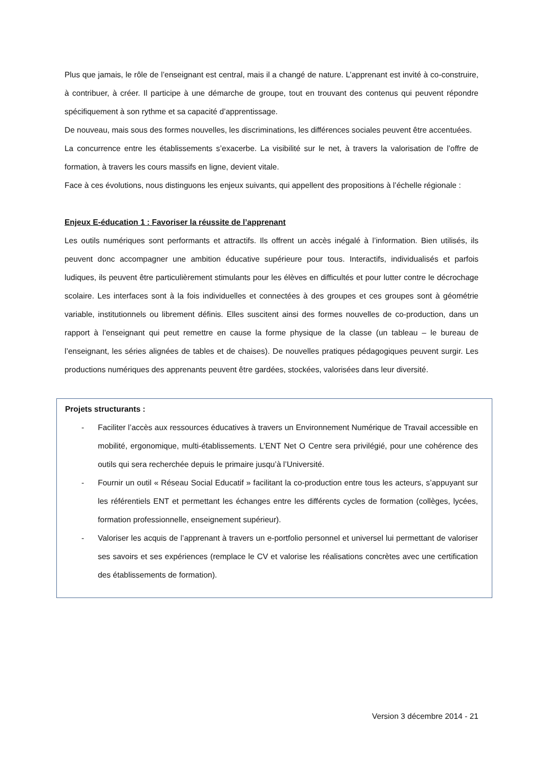Plus que jamais, le rôle de l’enseignant est central, mais il a changé de nature. L’apprenant est invité à co-construire, à contribuer, à créer. Il participe à une démarche de groupe, tout en trouvant des contenus qui peuvent répondre spécifiquement à son rythme et sa capacité d’apprentissage.
De nouveau, mais sous des formes nouvelles, les discriminations, les différences sociales peuvent être accentuées.
La concurrence entre les établissements s’exacerbe. La visibilité sur le net, à travers la valorisation de l’offre de formation, à travers les cours massifs en ligne, devient vitale.
Face à ces évolutions, nous distinguons les enjeux suivants, qui appellent des propositions à l’échelle régionale :
Enjeux E-éducation 1 : Favoriser la réussite de l’apprenant
Les outils numériques sont performants et attractifs. Ils offrent un accès inégalé à l’information. Bien utilisés, ils peuvent donc accompagner une ambition éducative supérieure pour tous. Interactifs, individualisés et parfois ludiques, ils peuvent être particulièrement stimulants pour les élèves en difficultés et pour lutter contre le décrochage scolaire. Les interfaces sont à la fois individuelles et connectées à des groupes et ces groupes sont à géométrie variable, institutionnels ou librement définis. Elles suscitent ainsi des formes nouvelles de co-production, dans un rapport à l’enseignant qui peut remettre en cause la forme physique de la classe (un tableau – le bureau de l’enseignant, les séries alignées de tables et de chaises). De nouvelles pratiques pédagogiques peuvent surgir. Les productions numériques des apprenants peuvent être gardées, stockées, valorisées dans leur diversité.
Projets structurants :
- Faciliter l’accès aux ressources éducatives à travers un Environnement Numérique de Travail accessible en mobilité, ergonomique, multi-établissements. L’ENT Net O Centre sera privilégié, pour une cohérence des outils qui sera recherchée depuis le primaire jusqu’à l’Université.
- Fournir un outil « Réseau Social Educatif » facilitant la co-production entre tous les acteurs, s’appuyant sur les référentiels ENT et permettant les échanges entre les différents cycles de formation (collèges, lycées, formation professionnelle, enseignement supérieur).
- Valoriser les acquis de l’apprenant à travers un e-portfolio personnel et universel lui permettant de valoriser ses savoirs et ses expériences (remplace le CV et valorise les réalisations concrètes avec une certification des établissements de formation).
Version 3 décembre 2014 - 21